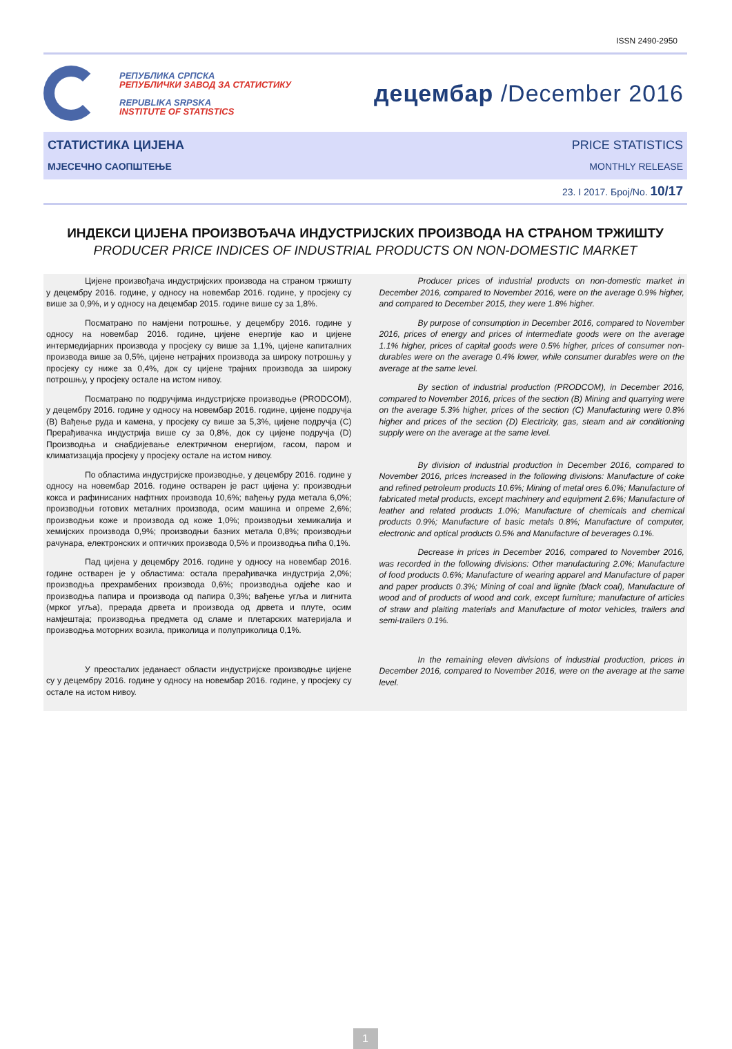ISSN 2490-2950
РЕПУБЛИКА СРПСКА
РЕПУБЛИЧКИ ЗАВОД ЗА СТАТИСТИКУ
REPUBLIKA SRPSKA
INSTITUTE OF STATISTICS
децембар /December 2016
СТАТИСТИКА ЦИЈЕНА
МЈЕСЕЧНО САОПШТЕЊЕ
PRICE STATISTICS
MONTHLY RELEASE
23. I 2017. Број/No. 10/17
ИНДЕКСИ ЦИЈЕНА ПРОИЗВОЂАЧА ИНДУСТРИЈСКИХ ПРОИЗВОДА НА СТРАНОМ ТРЖИШТУ
PRODUCER PRICE INDICES OF INDUSTRIAL PRODUCTS ON NON-DOMESTIC MARKET
Цијене произвођача индустријских производа на страном тржишту у децембру 2016. године, у односу на новембар 2016. године, у просјеку су више за 0,9%, и у односу на децембар 2015. године више су за 1,8%.
Посматрано по намјени потрошње, у децембру 2016. године у односу на новембар 2016. године, цијене енергије као и цијене интермедијарних производа у просјеку су више за 1,1%, цијене капиталних производа више за 0,5%, цијене нетрајних производа за широку потрошњу у просјеку су ниже за 0,4%, док су цијене трајних производа за широку потрошњу, у просјеку остале на истом нивоу.
Посматрано по подручјима индустријске производње (PRODCOM), у децембру 2016. године у односу на новембар 2016. године, цијене подручја (B) Вађење руда и камена, у просјеку су више за 5,3%, цијене подручја (C) Прерађивачка индустрија више су за 0,8%, док су цијене подручја (D) Производња и снабдијевање електричном енергијом, гасом, паром и климатизација просјеку у просјеку остале на истом нивоу.
По областима индустријске производње, у децембру 2016. године у односу на новембар 2016. године остварен је раст цијена у: производњи кокса и рафинисаних нафтних производа 10,6%; вађењу руда метала 6,0%; производњи готових металних производа, осим машина и опреме 2,6%; производњи коже и производа од коже 1,0%; производњи хемикалија и хемијских производа 0,9%; производњи базних метала 0,8%; производњи рачунара, електронских и оптичких производа 0,5% и производња пића 0,1%.
Пад цијена у децембру 2016. године у односу на новембар 2016. године остварен је у областима: остала прерађивачка индустрија 2,0%; производња прехрамбених производа 0,6%; производња одјеће као и производња папира и производа од папира 0,3%; вађење угља и лигнита (мрког угља), прерада дрвета и производа од дрвета и плуте, осим намјештаја; производња предмета од сламе и плетарских материјала и производња моторних возила, приколица и полуприколица 0,1%.
У преосталих једанаест области индустријске производње цијене су у децембру 2016. године у односу на новембар 2016. године, у просјеку су остале на истом нивоу.
Producer prices of industrial products on non-domestic market in December 2016, compared to November 2016, were on the average 0.9% higher, and compared to December 2015, they were 1.8% higher.
By purpose of consumption in December 2016, compared to November 2016, prices of energy and prices of intermediate goods were on the average 1.1% higher, prices of capital goods were 0.5% higher, prices of consumer non-durables were on the average 0.4% lower, while consumer durables were on the average at the same level.
By section of industrial production (PRODCOM), in December 2016, compared to November 2016, prices of the section (B) Mining and quarrying were on the average 5.3% higher, prices of the section (C) Manufacturing were 0.8% higher and prices of the section (D) Electricity, gas, steam and air conditioning supply were on the average at the same level.
By division of industrial production in December 2016, compared to November 2016, prices increased in the following divisions: Manufacture of coke and refined petroleum products 10.6%; Mining of metal ores 6.0%; Manufacture of fabricated metal products, except machinery and equipment 2.6%; Manufacture of leather and related products 1.0%; Manufacture of chemicals and chemical products 0.9%; Manufacture of basic metals 0.8%; Manufacture of computer, electronic and optical products 0.5% and Manufacture of beverages 0.1%.
Decrease in prices in December 2016, compared to November 2016, was recorded in the following divisions: Other manufacturing 2.0%; Manufacture of food products 0.6%; Manufacture of wearing apparel and Manufacture of paper and paper products 0.3%; Mining of coal and lignite (black coal), Manufacture of wood and of products of wood and cork, except furniture; manufacture of articles of straw and plaiting materials and Manufacture of motor vehicles, trailers and semi-trailers 0.1%.
In the remaining eleven divisions of industrial production, prices in December 2016, compared to November 2016, were on the average at the same level.
1